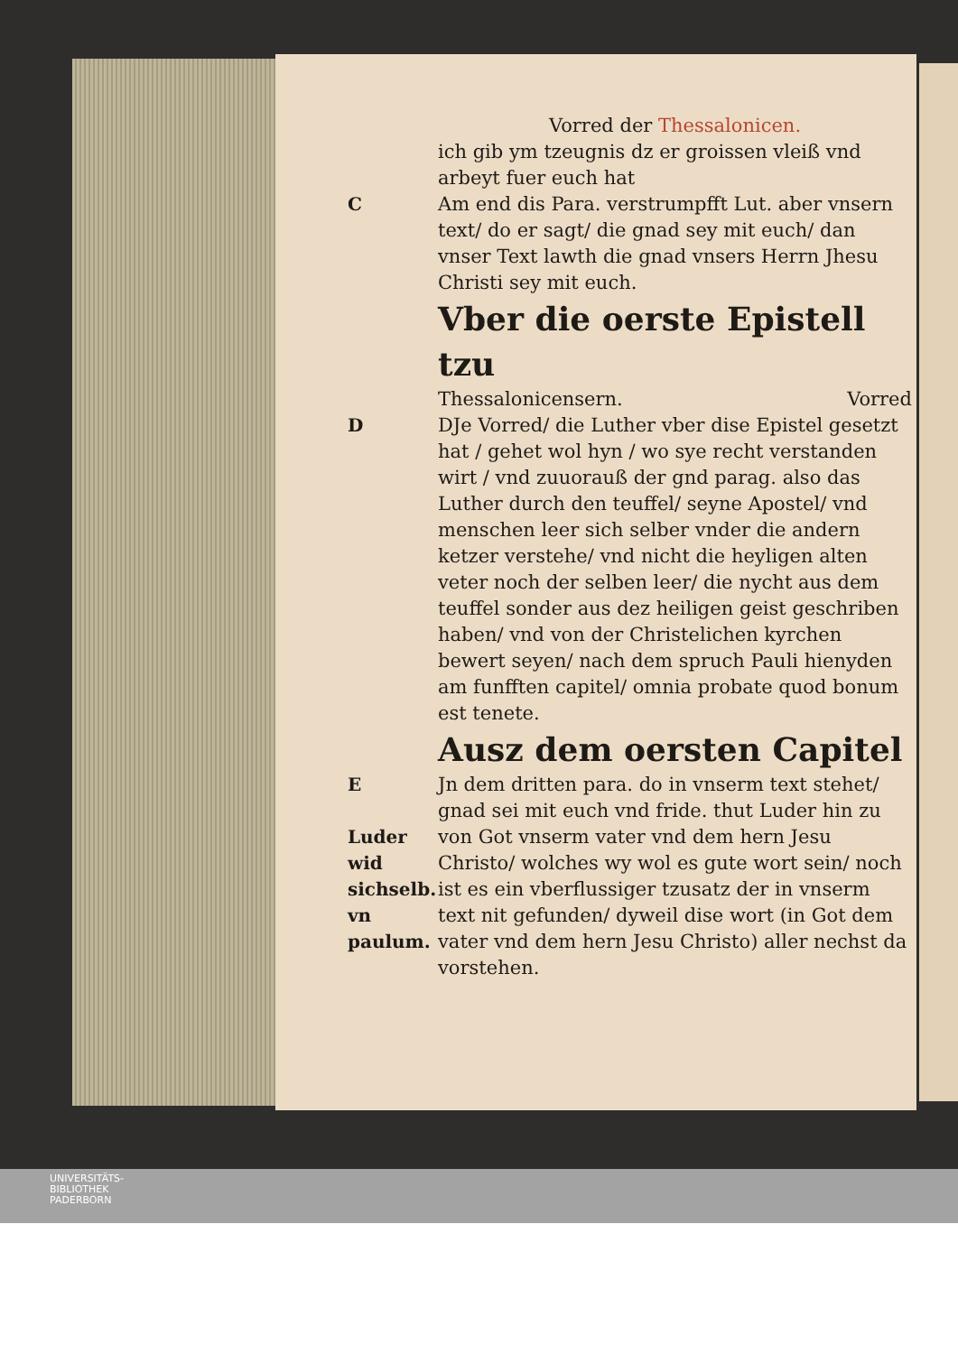Vorred der Thessalonicen.
ich gib ym tzeugnis dz er groissen vleiß vnd arbeyt fuer euch hat
C Am end dis Para. verstrumpfft Lut. aber vnsern text/ do er sagt/ die gnad sey mit euch/ dan vnser Text lawth die gnad vnsers Herrn Jhesu Christi sey mit euch.
Vber die oerste Epistell tzu
Thessalonicensern. Vorred
D DJe Vorred/ die Luther vber dise Epistel gesetzt hat / gehet wol hyn / wo sye recht verstanden wirt / vnd zuuorauß der gnd parag. also das Luther durch den teuffel/ seyne Apostel/ vnd menschen leer sich selber vnder die andern ketzer verstehe/ vnd nicht die heyligen alten veter noch der selben leer/ die nycht aus dem teuffel sonder aus dez heiligen geist geschriben haben/ vnd von der Christelichen kyrchen bewert seyen/ nach dem spruch Pauli hienyden am funfften capitel/ omnia probate quod bonum est tenete.
Ausz dem oersten Capitel
E
Luder wid sichselb. vn paulum.
Jn dem dritten para. do in vnserm text stehet/ gnad sei mit euch vnd fride. thut Luder hin zu von Got vnserm vater vnd dem hern Jesu Christo/ wolches wy wol es gute wort sein/ noch ist es ein vberflussiger tzusatz der in vnserm text nit gefunden/ dyweil dise wort (in Got dem vater vnd dem hern Jesu Christo) aller nechst da vorstehen.
UNIVERSITÄTS-
BIBLIOTHEK
PADERBORN